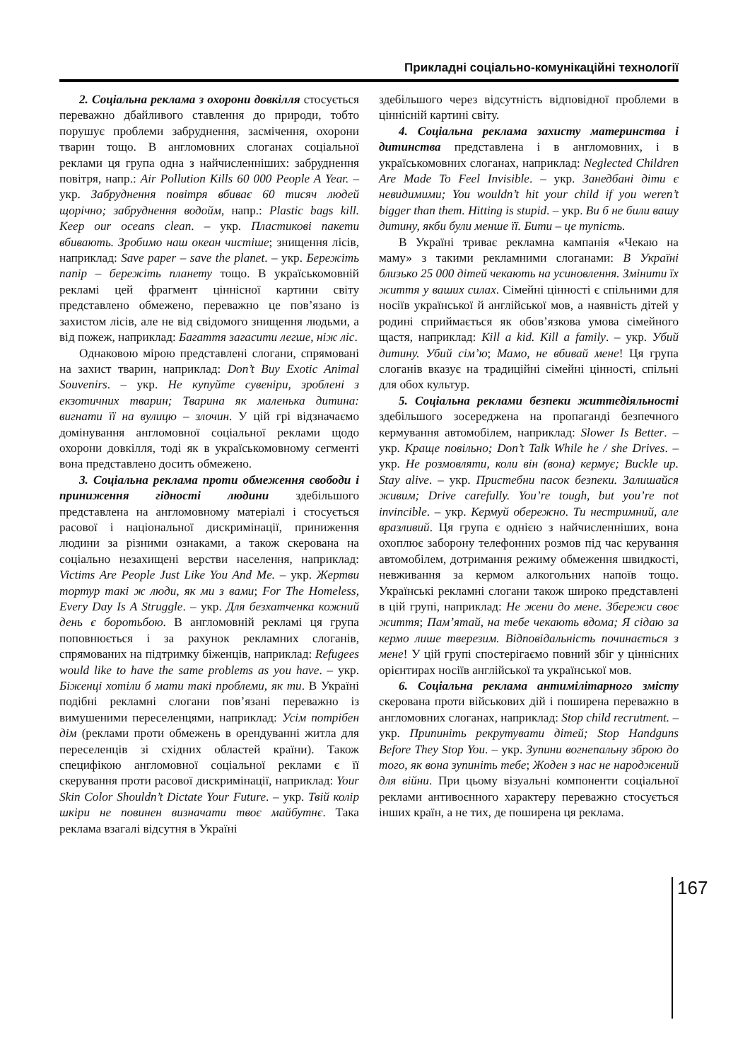Прикладні соціально-комунікаційні технології
2. Соціальна реклама з охорони довкілля стосується переважно дбайливого ставлення до природи, тобто порушує проблеми забруднення, засмічення, охорони тварин тощо. В англомовних слоганах соціальної реклами ця група одна з найчисленніших: забруднення повітря, напр.: Air Pollution Kills 60 000 People A Year. – укр. Забруднення повітря вбиває 60 тисяч людей щорічно; забруднення водойм, напр.: Plastic bags kill. Keep our oceans clean. – укр. Пластикові пакети вбивають. Зробимо наш океан чистіше; знищення лісів, наприклад: Save paper – save the planet. – укр. Бережіть папір – бережіть планету тощо. В україськомовній рекламі цей фрагмент ціннісної картини світу представлено обмежено, переважно це пов’язано із захистом лісів, але не від свідомого знищення людьми, а від пожеж, наприклад: Багаття загасити легше, ніж ліс.
Однаковою мірою представлені слогани, спрямовані на захист тварин, наприклад: Don’t Buy Exotic Animal Souvenirs. – укр. Не купуйте сувеніри, зроблені з екзотичних тварин; Тварина як маленька дитина: вигнати її на вулицю – злочин. У цій грі відзначаємо домінування англомовної соціальної реклами щодо охорони довкілля, тоді як в україськомовному сегменті вона представлено досить обмежено.
3. Соціальна реклама проти обмеження свободи і приниження гідності людини здебільшого представлена на англомовному матеріалі і стосується расової і національної дискримінації, приниження людини за різними ознаками, а також скерована на соціально незахищені верстви населення, наприклад: Victims Are People Just Like You And Me. – укр. Жертви тортур такі ж люди, як ми з вами; For The Homeless, Every Day Is A Struggle. – укр. Для безхатченка кожний день є боротьбою. В англомовній рекламі ця група поповнюється і за рахунок рекламних слоганів, спрямованих на підтримку біженців, наприклад: Refugees would like to have the same problems as you have. – укр. Біженці хотіли б мати такі проблеми, як ти. В Україні подібні рекламні слогани пов’язані переважно із вимушеними переселенцями, наприклад: Усім потрібен дім (реклами проти обмежень в орендуванні житла для переселенців зі східних областей країни). Також специфікою англомовної соціальної реклами є її скерування проти расової дискримінації, наприклад: Your Skin Color Shouldn’t Dictate Your Future. – укр. Твій колір шкіри не повинен визначати твоє майбутнє. Така реклама взагалі відсутня в Україні
здебільшого через відсутність відповідної проблеми в ціннісній картині світу.
4. Соціальна реклама захисту материнства і дитинства представлена і в англомовних, і в україськомовних слоганах, наприклад: Neglected Children Are Made To Feel Invisible. – укр. Занедбані діти є невидимими; You wouldn’t hit your child if you weren’t bigger than them. Hitting is stupid. – укр. Ви б не били вашу дитину, якби були менше її. Бити – це тупість.
В Україні триває рекламна кампанія «Чекаю на маму» з такими рекламними слоганами: В Україні близько 25 000 дітей чекають на усиновлення. Змінити їх життя у ваших силах. Сімейні цінності є спільними для носіїв української й англійської мов, а наявність дітей у родині сприймається як обов’язкова умова сімейного щастя, наприклад: Kill a kid. Kill a family. – укр. Убий дитину. Убий сім’ю; Мамо, не вбивай мене! Ця група слоганів вказує на традиційні сімейні цінності, спільні для обох культур.
5. Соціальна реклами безпеки життєдіяльності здебільшого зосереджена на пропаганді безпечного кермування автомобілем, наприклад: Slower Is Better. – укр. Краще повільно; Don’t Talk While he / she Drives. – укр. Не розмовляти, коли він (вона) кермує; Buckle up. Stay alive. – укр. Пристебни пасок безпеки. Залишайся живим; Drive carefully. You’re tough, but you’re not invincible. – укр. Кермуй обережно. Ти нестримний, але вразливий. Ця група є однією з найчисленніших, вона охоплює заборону телефонних розмов під час керування автомобілем, дотримання режиму обмеження швидкості, невживання за кермом алкогольних напоїв тощо. Українські рекламні слогани також широко представлені в цій групі, наприклад: Не жени до мене. Збережи своє життя; Пам’ятай, на тебе чекають вдома; Я сідаю за кермо лише тверезим. Відповідальність починається з мене! У цій групі спостерігаємо повний збіг у ціннісних орієнтирах носіїв англійської та української мов.
6. Соціальна реклама антимілітарного змісту скерована проти військових дій і поширена переважно в англомовних слоганах, наприклад: Stop child recrutment. – укр. Припиніть рекрутувати дітей; Stop Handguns Before They Stop You. – укр. Зупини вогнепальну зброю до того, як вона зупиніть тебе; Жоден з нас не народжений для війни. При цьому візуальні компоненти соціальної реклами антивоєнного характеру переважно стосується інших країн, а не тих, де поширена ця реклама.
167